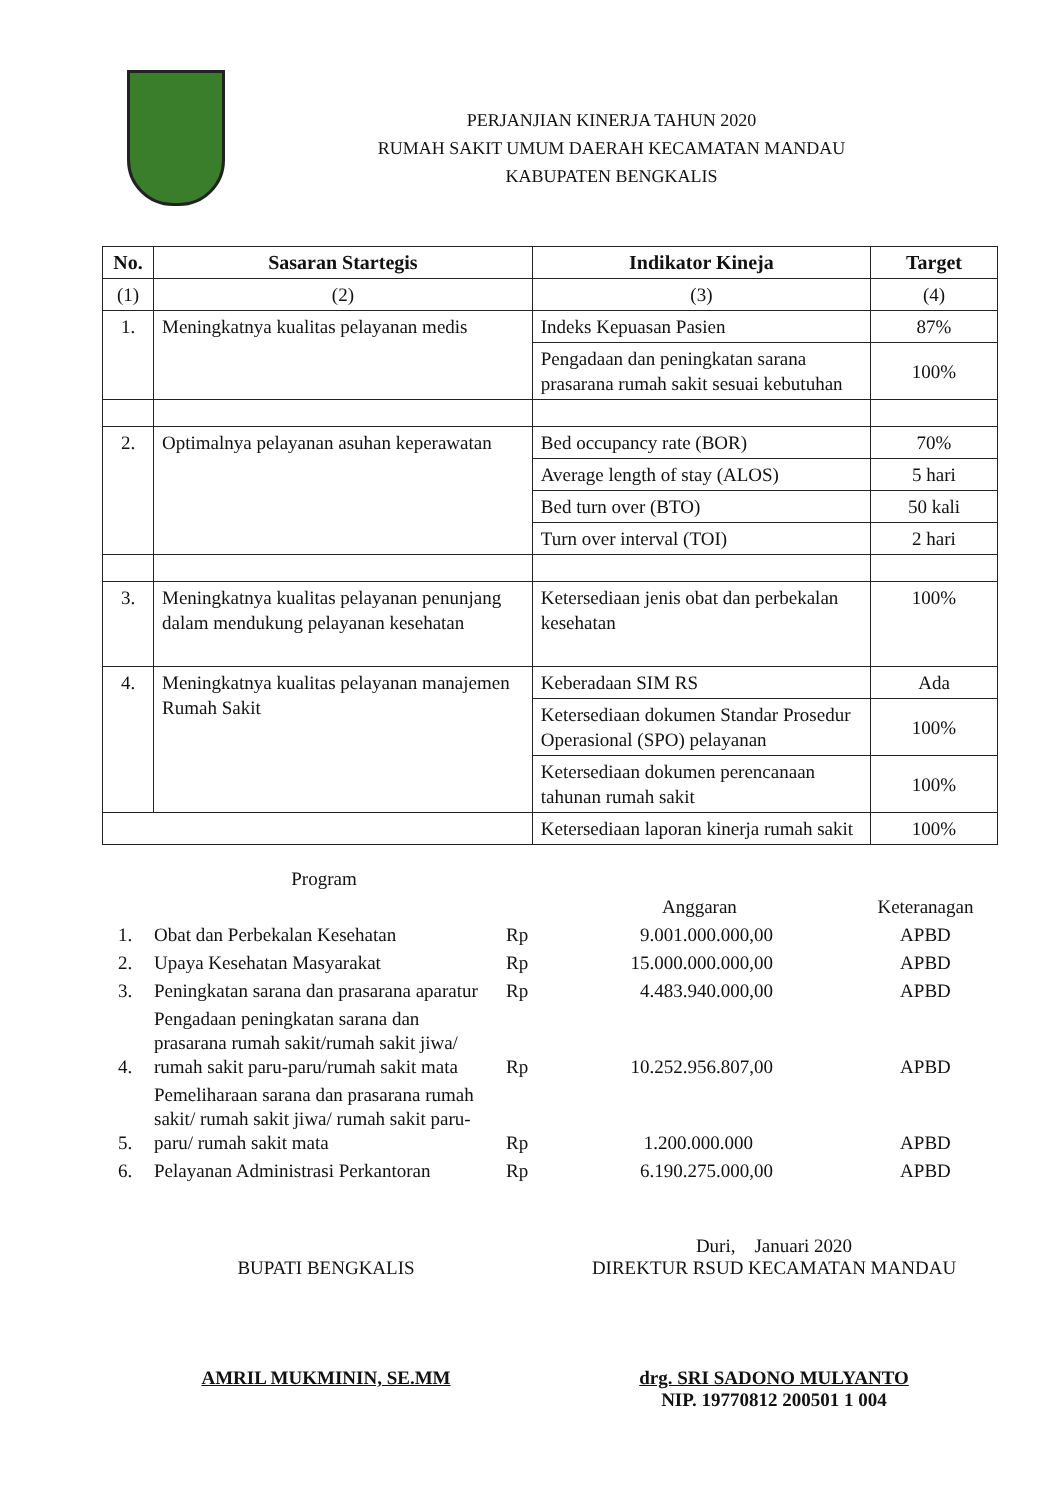PERJANJIAN KINERJA TAHUN 2020
RUMAH SAKIT UMUM DAERAH KECAMATAN MANDAU
KABUPATEN BENGKALIS
| No. | Sasaran Startegis | Indikator Kineja | Target |
| --- | --- | --- | --- |
| (1) | (2) | (3) | (4) |
| 1. | Meningkatnya kualitas pelayanan medis | Indeks Kepuasan Pasien | 87% |
| | | Pengadaan dan peningkatan sarana prasarana rumah sakit sesuai kebutuhan | 100% |
| 2. | Optimalnya pelayanan asuhan keperawatan | Bed occupancy rate (BOR) | 70% |
| | | Average length of stay (ALOS) | 5 hari |
| | | Bed turn over (BTO) | 50 kali |
| | | Turn over interval (TOI) | 2 hari |
| 3. | Meningkatnya kualitas pelayanan penunjang dalam mendukung pelayanan kesehatan | Ketersediaan jenis obat dan perbekalan kesehatan | 100% |
| 4. | Meningkatnya kualitas pelayanan manajemen Rumah Sakit | Keberadaan SIM RS | Ada |
| | | Ketersediaan dokumen Standar Prosedur Operasional (SPO) pelayanan | 100% |
| | | Ketersediaan dokumen perencanaan tahunan rumah sakit | 100% |
| | | Ketersediaan laporan kinerja rumah sakit | 100% |
| | Program | | Anggaran | Keteranagan |
| 1. | Obat dan Perbekalan Kesehatan | Rp | 9.001.000.000,00 | APBD |
| 2. | Upaya Kesehatan Masyarakat | Rp | 15.000.000.000,00 | APBD |
| 3. | Peningkatan sarana dan prasarana aparatur | Rp | 4.483.940.000,00 | APBD |
| 4. | Pengadaan peningkatan sarana dan prasarana rumah sakit/rumah sakit jiwa/ rumah sakit paru-paru/rumah sakit mata | Rp | 10.252.956.807,00 | APBD |
| 5. | Pemeliharaan sarana dan prasarana rumah sakit/ rumah sakit jiwa/ rumah sakit paru-paru/ rumah sakit mata | Rp | 1.200.000.000 | APBD |
| 6. | Pelayanan Administrasi Perkantoran | Rp | 6.190.275.000,00 | APBD |
BUPATI BENGKALIS
AMRIL MUKMININ, SE.MM
Duri, Januari 2020
DIREKTUR RSUD KECAMATAN MANDAU
drg. SRI SADONO MULYANTO
NIP. 19770812 200501 1 004